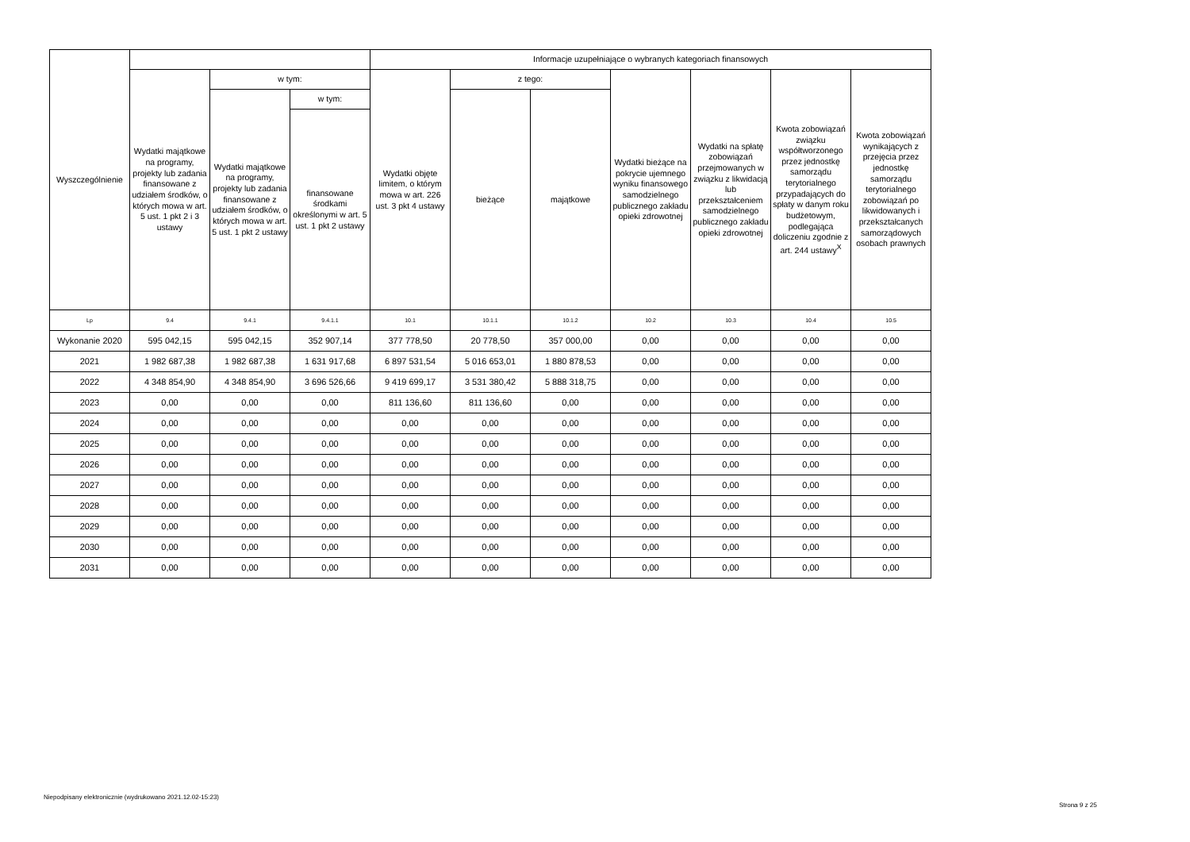| Wyszczególnienie | | | | Informacje uzupełniające o wybranych kategoriach finansowych | | | | | | |
| --- | --- | --- | --- | --- | --- | --- | --- | --- | --- | --- |
| | Wydatki majątkowe na programy, projekty lub zadania finansowane z udziałem środków, o których mowa w art. 5 ust. 1 pkt 2 i 3 ustawy | w tym: | | Wydatki objęte limitem, o którym mowa w art. 226 ust. 3 pkt 4 ustawy | z tego: | | Wydatki bieżące na pokrycie ujemnego wyniku finansowego samodzielnego publicznego zakładu opieki zdrowotnej | Wydatki na spłatę zobowiązań przejmowanych w związku z likwidacją lub przekształceniem samodzielnego publicznego zakładu opieki zdrowotnej | Kwota zobowiązań związku współtworzonego przez jednostkę samorządu terytorialnego przypadających do spłaty w danym roku budżetowym, podlegająca doliczeniu zgodnie z art. 244 ustawy<sup>X</sup> | Kwota zobowiązań wynikających z przejęcia przez jednostkę samorządu terytorialnego zobowiązań po likwidowanych i przekształcanych samorządowych osobach prawnych |
| | | Wydatki majątkowe na programy, projekty lub zadania finansowane z udziałem środków, o których mowa w art. 5 ust. 1 pkt 2 ustawy | w tym: | | bieżące | majątkowe | | | | |
| | | | finansowane środkami określonymi w art. 5 ust. 1 pkt 2 ustawy | | | | | | | |
| Lp | 9.4 | 9.4.1 | 9.4.1.1 | 10.1 | 10.1.1 | 10.1.2 | 10.2 | 10.3 | 10.4 | 10.5 |
| Wykonanie 2020 | 595 042,15 | 595 042,15 | 352 907,14 | 377 778,50 | 20 778,50 | 357 000,00 | 0,00 | 0,00 | 0,00 | 0,00 |
| 2021 | 1 982 687,38 | 1 982 687,38 | 1 631 917,68 | 6 897 531,54 | 5 016 653,01 | 1 880 878,53 | 0,00 | 0,00 | 0,00 | 0,00 |
| 2022 | 4 348 854,90 | 4 348 854,90 | 3 696 526,66 | 9 419 699,17 | 3 531 380,42 | 5 888 318,75 | 0,00 | 0,00 | 0,00 | 0,00 |
| 2023 | 0,00 | 0,00 | 0,00 | 811 136,60 | 811 136,60 | 0,00 | 0,00 | 0,00 | 0,00 | 0,00 |
| 2024 | 0,00 | 0,00 | 0,00 | 0,00 | 0,00 | 0,00 | 0,00 | 0,00 | 0,00 | 0,00 |
| 2025 | 0,00 | 0,00 | 0,00 | 0,00 | 0,00 | 0,00 | 0,00 | 0,00 | 0,00 | 0,00 |
| 2026 | 0,00 | 0,00 | 0,00 | 0,00 | 0,00 | 0,00 | 0,00 | 0,00 | 0,00 | 0,00 |
| 2027 | 0,00 | 0,00 | 0,00 | 0,00 | 0,00 | 0,00 | 0,00 | 0,00 | 0,00 | 0,00 |
| 2028 | 0,00 | 0,00 | 0,00 | 0,00 | 0,00 | 0,00 | 0,00 | 0,00 | 0,00 | 0,00 |
| 2029 | 0,00 | 0,00 | 0,00 | 0,00 | 0,00 | 0,00 | 0,00 | 0,00 | 0,00 | 0,00 |
| 2030 | 0,00 | 0,00 | 0,00 | 0,00 | 0,00 | 0,00 | 0,00 | 0,00 | 0,00 | 0,00 |
| 2031 | 0,00 | 0,00 | 0,00 | 0,00 | 0,00 | 0,00 | 0,00 | 0,00 | 0,00 | 0,00 |
Niepodpisany elektronicznie (wydrukowano 2021.12.02-15:23)
Strona 9 z 25